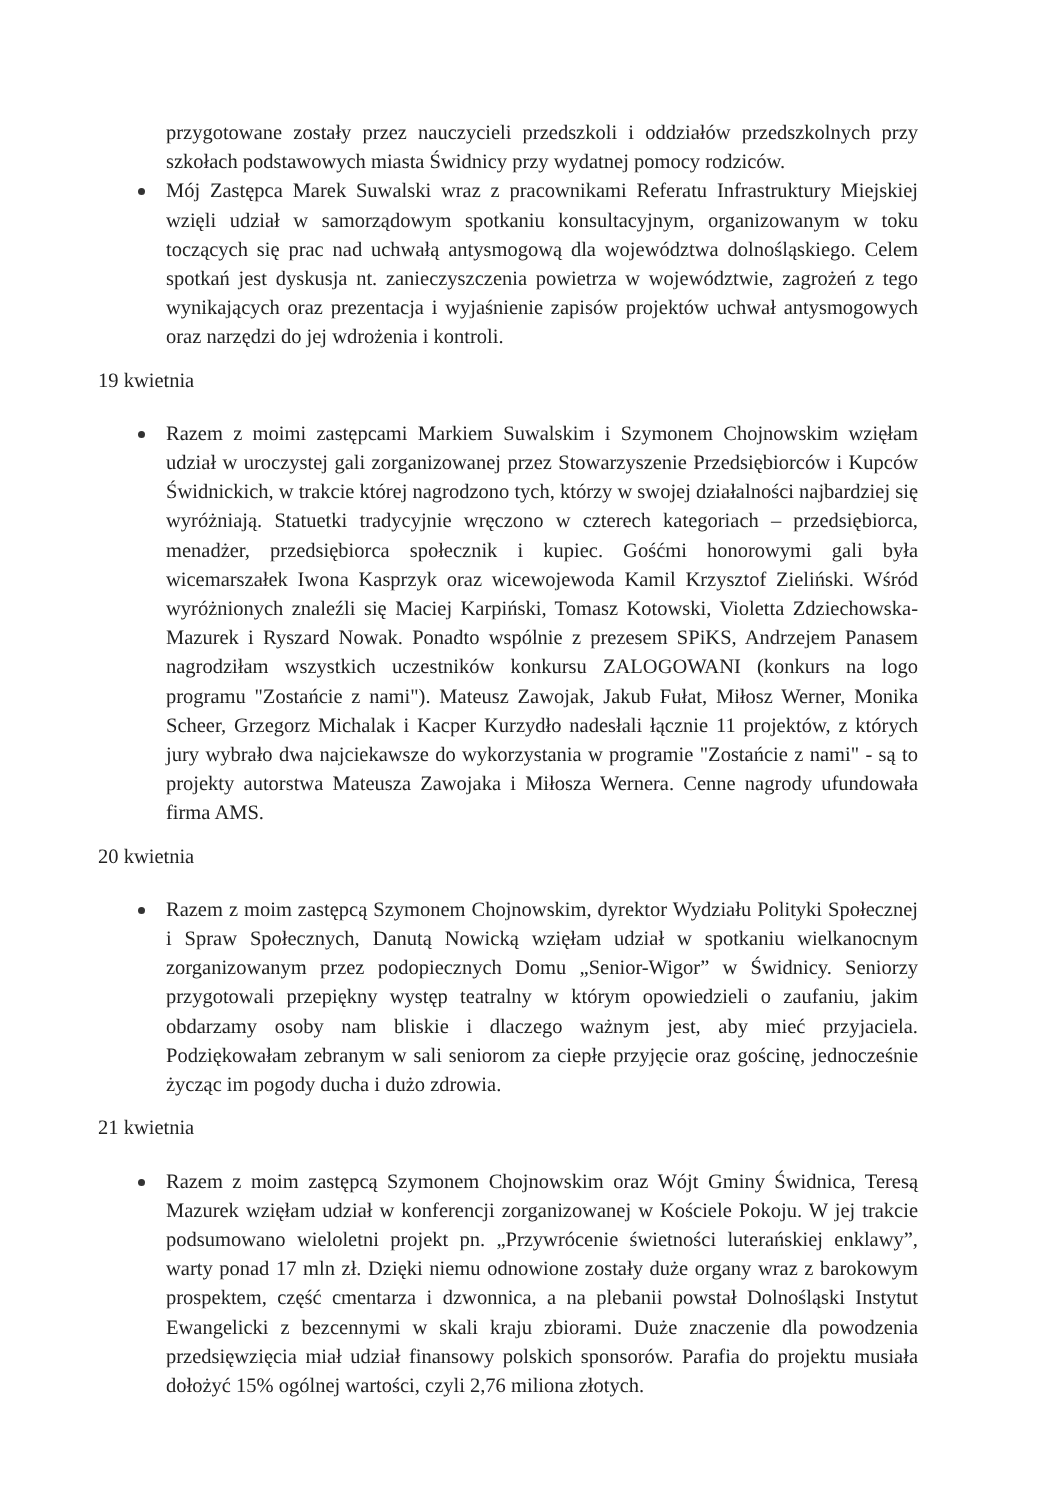przygotowane zostały przez nauczycieli przedszkoli i oddziałów przedszkolnych przy szkołach podstawowych miasta Świdnicy przy wydatnej pomocy rodziców.
Mój Zastępca Marek Suwalski wraz z pracownikami Referatu Infrastruktury Miejskiej wzięli udział w samorządowym spotkaniu konsultacyjnym, organizowanym w toku toczących się prac nad uchwałą antysmogową dla województwa dolnośląskiego. Celem spotkań jest dyskusja nt. zanieczyszczenia powietrza w województwie, zagrożeń z tego wynikających oraz prezentacja i wyjaśnienie zapisów projektów uchwał antysmogowych oraz narzędzi do jej wdrożenia i kontroli.
19 kwietnia
Razem z moimi zastępcami Markiem Suwalskim i Szymonem Chojnowskim wzięłam udział w uroczystej gali zorganizowanej przez Stowarzyszenie Przedsiębiorców i Kupców Świdnickich, w trakcie której nagrodzono tych, którzy w swojej działalności najbardziej się wyróżniają. Statuetki tradycyjnie wręczono w czterech kategoriach – przedsiębiorca, menadżer, przedsiębiorca społecznik i kupiec. Gośćmi honorowymi gali była wicemarszałek Iwona Kasprzyk oraz wicewojewoda Kamil Krzysztof Zieliński. Wśród wyróżnionych znaleźli się Maciej Karpiński, Tomasz Kotowski, Violetta Zdziechowska-Mazurek i Ryszard Nowak. Ponadto wspólnie z prezesem SPiKS, Andrzejem Panasem nagrodziłam wszystkich uczestników konkursu ZALOGOWANI (konkurs na logo programu "Zostańcie z nami"). Mateusz Zawojak, Jakub Fułat, Miłosz Werner, Monika Scheer, Grzegorz Michalak i Kacper Kurzydło nadesłali łącznie 11 projektów, z których jury wybrało dwa najciekawsze do wykorzystania w programie "Zostańcie z nami" - są to projekty autorstwa Mateusza Zawojaka i Miłosza Wernera. Cenne nagrody ufundowała firma AMS.
20 kwietnia
Razem z moim zastępcą Szymonem Chojnowskim, dyrektor Wydziału Polityki Społecznej i Spraw Społecznych, Danutą Nowicką wzięłam udział w spotkaniu wielkanocnym zorganizowanym przez podopiecznych Domu „Senior-Wigor” w Świdnicy. Seniorzy przygotowali przepiękny występ teatralny w którym opowiedzieli o zaufaniu, jakim obdarzamy osoby nam bliskie i dlaczego ważnym jest, aby mieć przyjaciela. Podziękowałam zebranym w sali seniorom za ciepłe przyjęcie oraz gościnę, jednocześnie życząc im pogody ducha i dużo zdrowia.
21 kwietnia
Razem z moim zastępcą Szymonem Chojnowskim oraz Wójt Gminy Świdnica, Teresą Mazurek wzięłam udział w konferencji zorganizowanej w Kościele Pokoju. W jej trakcie podsumowano wieloletni projekt pn. „Przywrócenie świetności luterańskiej enklawy”, warty ponad 17 mln zł. Dzięki niemu odnowione zostały duże organy wraz z barokowym prospektem, część cmentarza i dzwonnica, a na plebanii powstał Dolnośląski Instytut Ewangelicki z bezcennymi w skali kraju zbiorami. Duże znaczenie dla powodzenia przedsięwzięcia miał udział finansowy polskich sponsorów. Parafia do projektu musiała dołożyć 15% ogólnej wartości, czyli 2,76 miliona złotych.